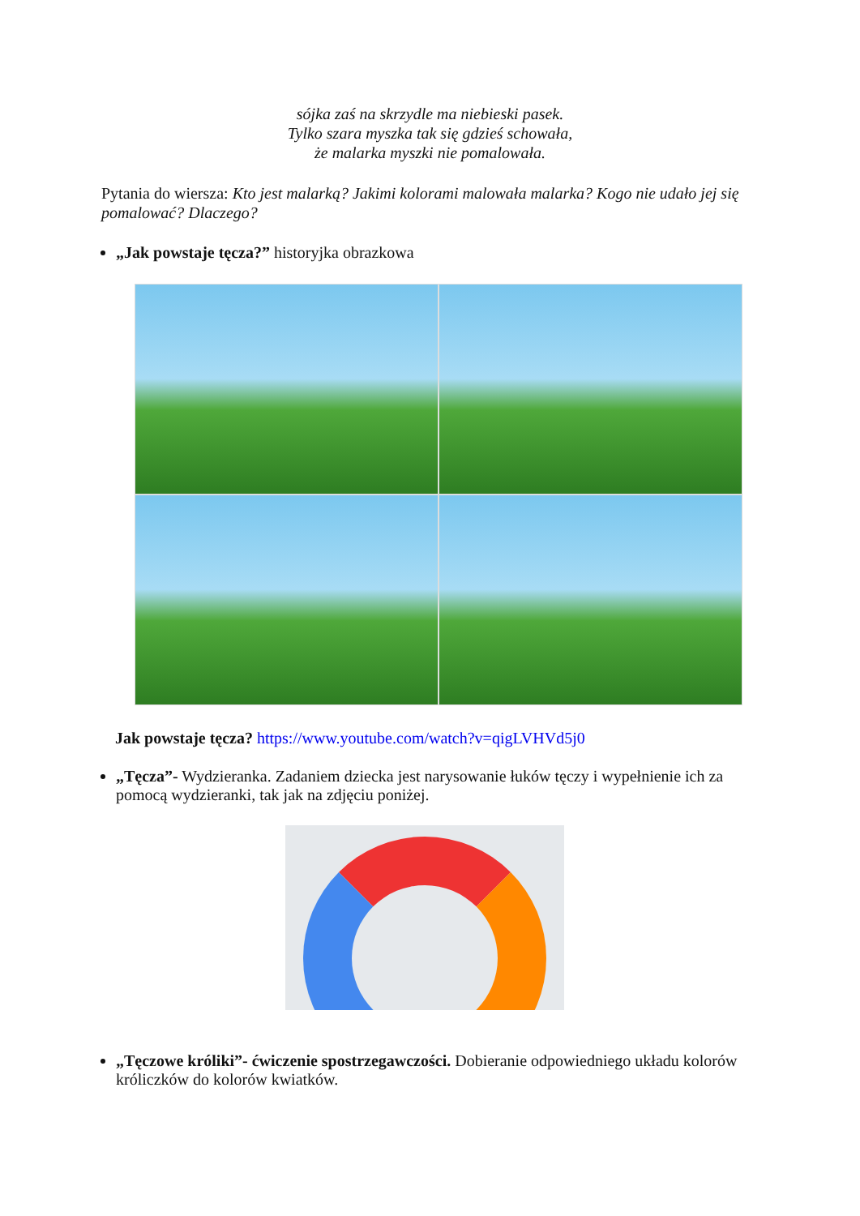sójka zaś na skrzydle ma niebieski pasek.
Tylko szara myszka tak się gdzieś schowała,
że malarka myszki nie pomalowała.
Pytania do wiersza: Kto jest malarką? Jakimi kolorami malowała malarka? Kogo nie udało jej się pomalować? Dlaczego?
„Jak powstaje tęcza?” historyjka obrazkowa
Jak powstaje tęcza? https://www.youtube.com/watch?v=qigLVHVd5j0
„Tęcza”- Wydzieranka. Zadaniem dziecka jest narysowanie łuków tęczy i wypełnienie ich za pomocą wydzieranki, tak jak na zdjęciu poniżej.
„Tęczowe króliki”- ćwiczenie spostrzegawczości. Dobieranie odpowiedniego układu kolorów króliczków do kolorów kwiatków.